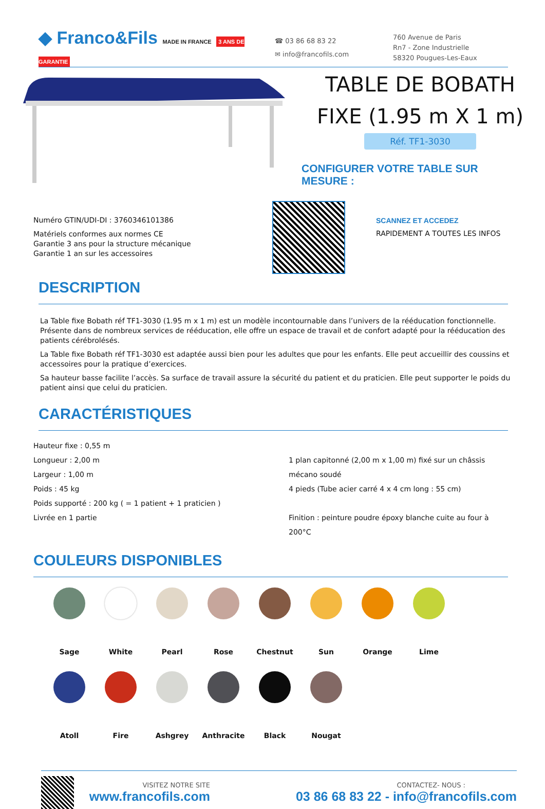◆ Franco&Fils MADE IN FRANCE 3 ANS DE GARANTIE
☎ 03 86 68 83 22
✉ info@francofils.com
760 Avenue de Paris
Rn7 - Zone Industrielle
58320 Pougues-Les-Eaux
TABLE DE BOBATH
FIXE (1.95 m X 1 m)
Réf. TF1-3030
CONFIGURER VOTRE TABLE SUR
MESURE :
Numéro GTIN/UDI-DI : 3760346101386
Matériels conformes aux normes CE
Garantie 3 ans pour la structure mécanique
Garantie 1 an sur les accessoires
SCANNEZ ET ACCEDEZ
RAPIDEMENT A TOUTES LES INFOS
DESCRIPTION
La Table fixe Bobath réf TF1-3030 (1.95 m x 1 m) est un modèle incontournable dans l’univers de la rééducation fonctionnelle. Présente dans de nombreux services de rééducation, elle offre un espace de travail et de confort adapté pour la rééducation des patients cérébrolésés.
La Table fixe Bobath réf TF1-3030 est adaptée aussi bien pour les adultes que pour les enfants. Elle peut accueillir des coussins et accessoires pour la pratique d’exercices.
Sa hauteur basse facilite l’accès. Sa surface de travail assure la sécurité du patient et du praticien. Elle peut supporter le poids du patient ainsi que celui du praticien.
CARACTÉRISTIQUES
Hauteur fixe : 0,55 m
Longueur : 2,00 m
Largeur : 1,00 m
Poids : 45 kg
Poids supporté : 200 kg ( = 1 patient + 1 praticien )
Livrée en 1 partie
1 plan capitonné (2,00 m x 1,00 m) fixé sur un châssis mécano soudé
4 pieds (Tube acier carré 4 x 4 cm long : 55 cm)
Finition : peinture poudre époxy blanche cuite au four à 200°C
COULEURS DISPONIBLES
Sage
White
Pearl
Rose
Chestnut
Sun
Orange
Lime
Atoll
Fire
Ashgrey
Anthracite
Black
Nougat
VISITEZ NOTRE SITE
www.francofils.com
CONTACTEZ- NOUS :
03 86 68 83 22 - info@francofils.com